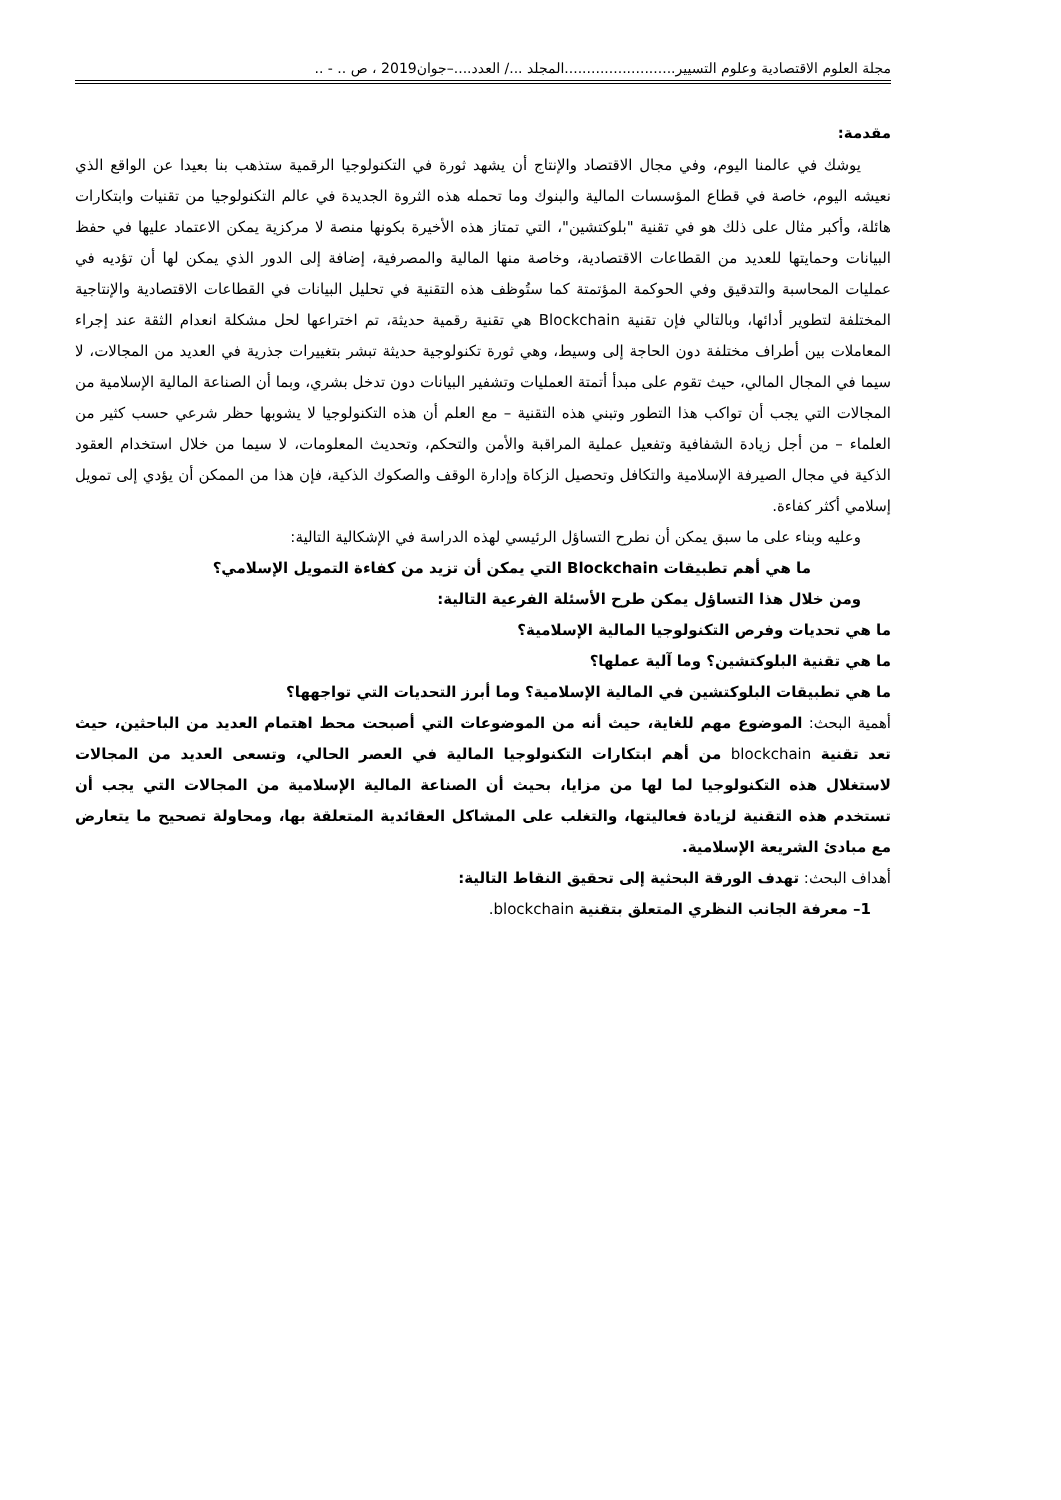مجلة العلوم الاقتصادية وعلوم التسيير.........................المجلد .../ العدد....–جوان2019 ، ص .. - ..
مقدمة:
يوشك في عالمنا اليوم، وفي مجال الاقتصاد والإنتاج أن يشهد ثورة في التكنولوجيا الرقمية ستذهب بنا بعيدا عن الواقع الذي نعيشه اليوم، خاصة في قطاع المؤسسات المالية والبنوك وما تحمله هذه الثروة الجديدة في عالم التكنولوجيا من تقنيات وابتكارات هائلة، وأكبر مثال على ذلك هو في تقنية "بلوكتشين"، التي تمتاز هذه الأخيرة بكونها منصة لا مركزية يمكن الاعتماد عليها في حفظ البيانات وحمايتها للعديد من القطاعات الاقتصادية، وخاصة منها المالية والمصرفية، إضافة إلى الدور الذي يمكن لها أن تؤديه في عمليات المحاسبة والتدقيق وفي الحوكمة المؤتمتة كما ستُوظف هذه التقنية في تحليل البيانات في القطاعات الاقتصادية والإنتاجية المختلفة لتطوير أدائها، وبالتالي فإن تقنية Blockchain هي تقنية رقمية حديثة، تم اختراعها لحل مشكلة انعدام الثقة عند إجراء المعاملات بين أطراف مختلفة دون الحاجة إلى وسيط، وهي ثورة تكنولوجية حديثة تبشر بتغييرات جذرية في العديد من المجالات، لا سيما في المجال المالي، حيث تقوم على مبدأ أتمتة العمليات وتشفير البيانات دون تدخل بشري، وبما أن الصناعة المالية الإسلامية من المجالات التي يجب أن تواكب هذا التطور وتبني هذه التقنية – مع العلم أن هذه التكنولوجيا لا يشوبها حظر شرعي حسب كثير من العلماء – من أجل زيادة الشفافية وتفعيل عملية المراقبة والأمن والتحكم، وتحديث المعلومات، لا سيما من خلال استخدام العقود الذكية في مجال الصيرفة الإسلامية والتكافل وتحصيل الزكاة وإدارة الوقف والصكوك الذكية، فإن هذا من الممكن أن يؤدي إلى تمويل إسلامي أكثر كفاءة.
وعليه وبناء على ما سبق يمكن أن نطرح التساؤل الرئيسي لهذه الدراسة في الإشكالية التالية:
ما هي أهم تطبيقات Blockchain التي يمكن أن تزيد من كفاءة التمويل الإسلامي؟
ومن خلال هذا التساؤل يمكن طرح الأسئلة الفرعية التالية:
ما هي تحديات وفرص التكنولوجيا المالية الإسلامية؟
ما هي تقنية البلوكتشين؟ وما آلية عملها؟
ما هي تطبيقات البلوكتشين في المالية الإسلامية؟ وما أبرز التحديات التي تواجهها؟
أهمية البحث: الموضوع مهم للغاية، حيث أنه من الموضوعات التي أصبحت محط اهتمام العديد من الباحثين، حيث تعد تقنية blockchain من أهم ابتكارات التكنولوجيا المالية في العصر الحالي، وتسعى العديد من المجالات لاستغلال هذه التكنولوجيا لما لها من مزايا، بحيث أن الصناعة المالية الإسلامية من المجالات التي يجب أن تستخدم هذه التقنية لزيادة فعاليتها، والتغلب على المشاكل العقائدية المتعلقة بها، ومحاولة تصحيح ما يتعارض مع مبادئ الشريعة الإسلامية.
أهداف البحث: تهدف الورقة البحثية إلى تحقيق النقاط التالية:
1– معرفة الجانب النظري المتعلق بتقنية blockchain.